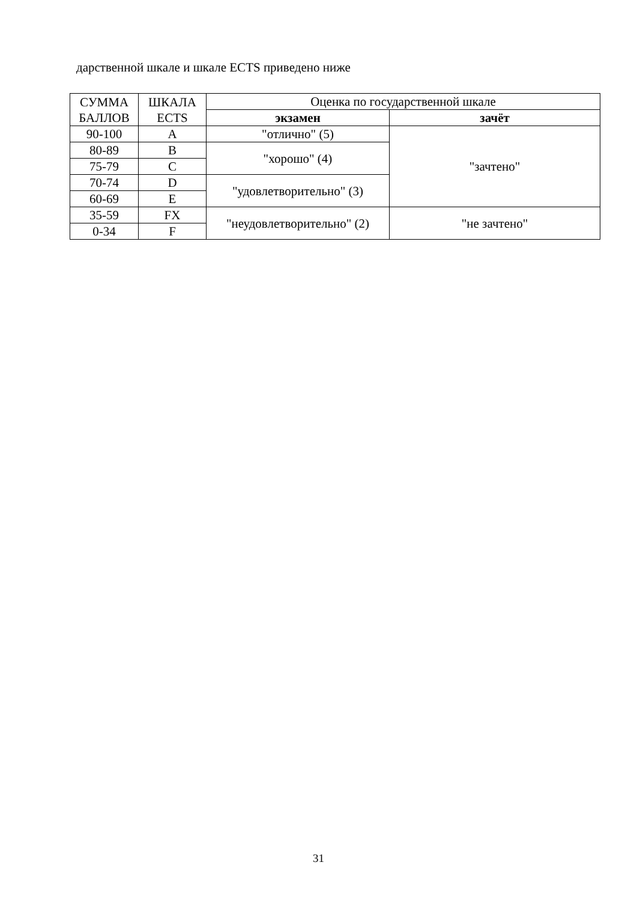дарственной шкале и шкале ECTS приведено ниже
| СУММА БАЛЛОВ | ШКАЛА ECTS | Оценка по государственной шкале | |
| --- | --- | --- | --- |
| | | экзамен | зачёт |
| 90-100 | A | "отлично" (5) | "зачтено" |
| 80-89 | B | "хорошо" (4) | |
| 75-79 | C | | |
| 70-74 | D | "удовлетворительно" (3) | |
| 60-69 | E | | |
| 35-59 | FX | "неудовлетворительно" (2) | "не зачтено" |
| 0-34 | F | | |
31